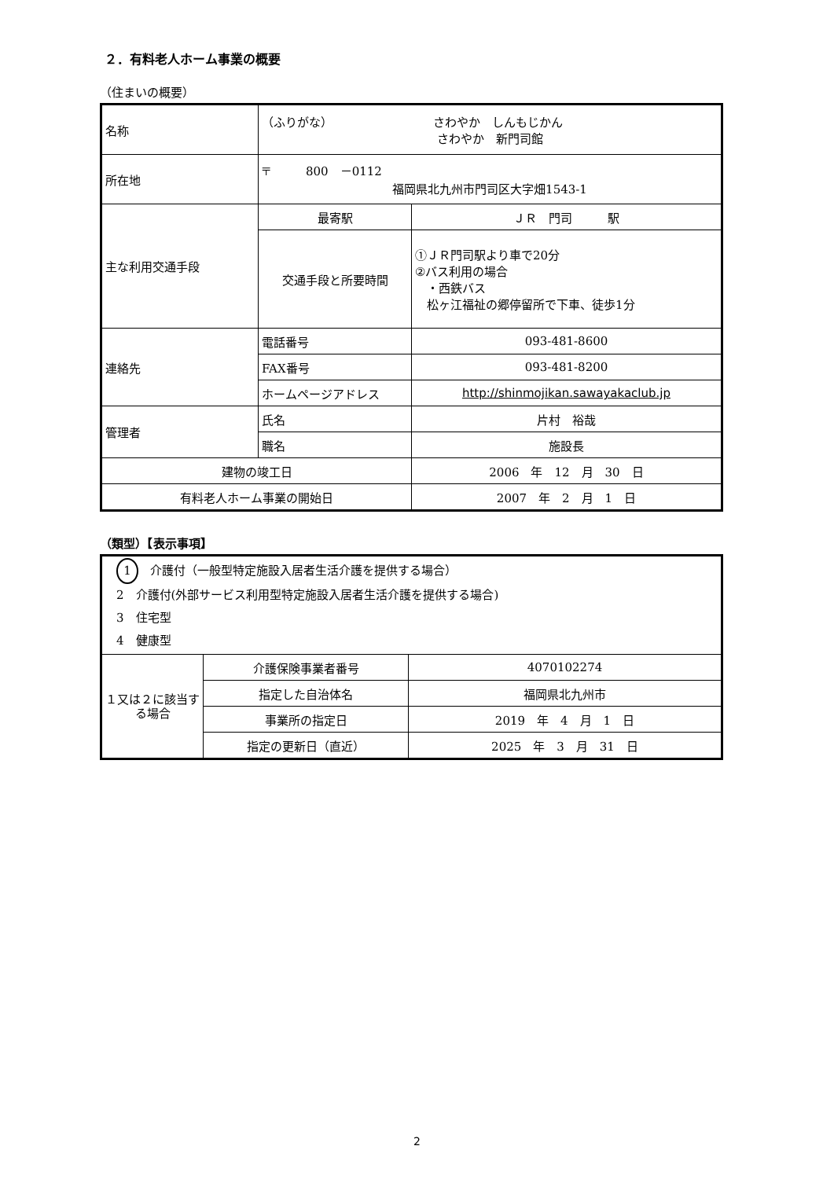２．有料老人ホーム事業の概要
（住まいの概要）
| 名称 | （ふりがな） さわやか しんもじかん さわやか 新門司館 | |
| 所在地 | 〒 800 －0112 福岡県北九州市門司区大字畑1543-1 | |
| 主な利用交通手段 | 最寄駅 | ＪＲ 門司 駅 |
| | 交通手段と所要時間 | ①ＪＲ門司駅より車で20分 ②バス利用の場合 ・西鉄バス 松ヶ江福祉の郷停留所で下車、徒歩1分 |
| 連絡先 | 電話番号 | 093-481-8600 |
| | FAX番号 | 093-481-8200 |
| | ホームページアドレス | http://shinmojikan.sawayakaclub.jp |
| 管理者 | 氏名 | 片村 裕哉 |
| | 職名 | 施設長 |
| 建物の竣工日 | | 2006 年 12 月 30 日 |
| 有料老人ホーム事業の開始日 | | 2007 年 2 月 1 日 |
（類型）【表示事項】
| 1 介護付（一般型特定施設入居者生活介護を提供する場合） 2 介護付(外部サービス利用型特定施設入居者生活介護を提供する場合) 3 住宅型 4 健康型 | | |
| １又は２に該当する場合 | 介護保険事業者番号 | 4070102274 |
| | 指定した自治体名 | 福岡県北九州市 |
| | 事業所の指定日 | 2019 年 4 月 1 日 |
| | 指定の更新日（直近） | 2025 年 3 月 31 日 |
2